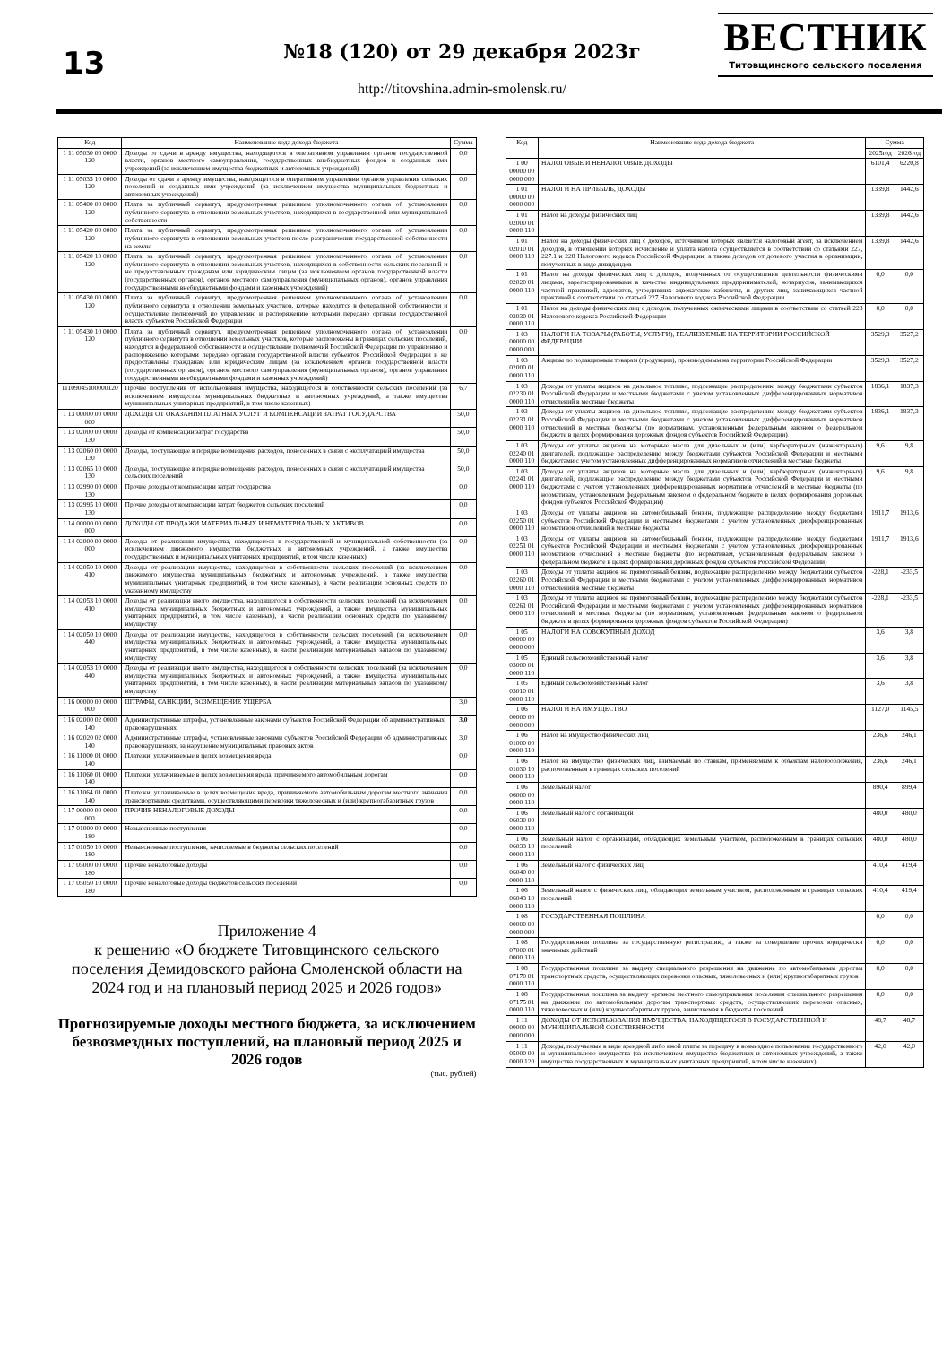13
№18 (120) от 29 декабря 2023г
http://titovshina.admin-smolensk.ru/
ВЕСТНИК
Титовщинского сельского поселения
| Код | Наименование кода дохода бюджета | Сумма |
| --- | --- | --- |
| 1 11 05030 00 0000 120 | Доходы от сдачи в аренду имущества, находящегося в оперативном управлении органов государственной власти, органов местного самоуправления, государственных внебюджетных фондов и созданных ими учреждений (за исключением имущества бюджетных и автономных учреждений) | 0,0 |
| 1 11 05035 10 0000 120 | Доходы от сдачи в аренду имущества, находящегося в оперативном управлении органов управления сельских поселений и созданных ими учреждений (за исключением имущества муниципальных бюджетных и автономных учреждений) | 0,0 |
| 1 11 05400 00 0000 120 | Плата за публичный сервитут, предусмотренная решением уполномоченного органа об установлении публичного сервитута в отношении земельных участков, находящихся в государственной или муниципальной собственности | 0,0 |
| 1 11 05420 00 0000 120 | Плата за публичный сервитут, предусмотренная решением уполномоченного органа об установлении публичного сервитута в отношении земельных участков после разграничения государственной собственности на землю | 0,0 |
| 1 11 05420 10 0000 120 | Плата за публичный сервитут, предусмотренная решением уполномоченного органа об установлении публичного сервитута в отношении земельных участков, находящихся в собственности сельских поселений и не предоставленных гражданам или юридическим лицам (за исключением органов государственной власти (государственных органов), органов местного самоуправления (муниципальных органов), органов управления государственными внебюджетными фондами и казенных учреждений) | 0,0 |
| 1 11 05430 00 0000 120 | Плата за публичный сервитут, предусмотренная решением уполномоченного органа об установлении публичного сервитута в отношении земельных участков, которые находятся в федеральной собственности и осуществление полномочий по управлению и распоряжению которыми передано органам государственной власти субъектов Российской Федерации | 0,0 |
| 1 11 05430 10 0000 120 | Плата за публичный сервитут, предусмотренная решением уполномоченного органа об установлении публичного сервитута в отношении земельных участков, которые расположены в границах сельских поселений, находятся в федеральной собственности и осуществление полномочий Российской Федерации по управлению и распоряжению которыми передано органам государственной власти субъектов Российской Федерации и не предоставлены гражданам или юридическим лицам (за исключением органов государственной власти (государственных органов), органов местного самоуправления (муниципальных органов), органов управления государственными внебюджетными фондами и казенных учреждений) | 0,0 |
| 11109045100000120 | Прочие поступления от использования имущества, находящегося в собственности сельских поселений (за исключением имущества муниципальных бюджетных и автономных учреждений, а также имущества муниципальных унитарных предприятий, в том числе казенных) | 6,7 |
| 1 13 00000 00 0000 000 | ДОХОДЫ ОТ ОКАЗАНИЯ ПЛАТНЫХ УСЛУГ И КОМПЕНСАЦИИ ЗАТРАТ ГОСУДАРСТВА | 50,0 |
| 1 13 02000 00 0000 130 | Доходы от компенсации затрат государства | 50,0 |
| 1 13 02060 00 0000 130 | Доходы, поступающие в порядке возмещения расходов, понесенных в связи с эксплуатацией имущества | 50,0 |
| 1 13 02065 10 0000 130 | Доходы, поступающие в порядке возмещения расходов, понесенных в связи с эксплуатацией имущества сельских поселений | 50,0 |
| 1 13 02990 00 0000 130 | Прочие доходы от компенсации затрат государства | 0,0 |
| 1 13 02995 10 0000 130 | Прочие доходы от компенсации затрат бюджетов сельских поселений | 0,0 |
| 1 14 00000 00 0000 000 | ДОХОДЫ ОТ ПРОДАЖИ МАТЕРИАЛЬНЫХ И НЕМАТЕРИАЛЬНЫХ АКТИВОВ | 0,0 |
| 1 14 02000 00 0000 000 | Доходы от реализации имущества, находящегося в государственной и муниципальной собственности (за исключением движимого имущества бюджетных и автономных учреждений, а также имущества государственных и муниципальных унитарных предприятий, в том числе казенных) | 0,0 |
| 1 14 02050 10 0000 410 | Доходы от реализации имущества, находящегося в собственности сельских поселений (за исключением движимого имущества муниципальных бюджетных и автономных учреждений, а также имущества муниципальных унитарных предприятий, в том числе казенных), в части реализации основных средств по указанному имуществу | 0,0 |
| 1 14 02053 10 0000 410 | Доходы от реализации иного имущества, находящегося в собственности сельских поселений (за исключением имущества муниципальных бюджетных и автономных учреждений, а также имущества муниципальных унитарных предприятий, в том числе казенных), в части реализации основных средств по указанному имуществу | 0,0 |
| 1 14 02050 10 0000 440 | Доходы от реализации имущества, находящегося в собственности сельских поселений (за исключением имущества муниципальных бюджетных и автономных учреждений, а также имущества муниципальных унитарных предприятий, в том числе казенных), в части реализации материальных запасов по указанному имуществу | 0,0 |
| 1 14 02053 10 0000 440 | Доходы от реализации иного имущества, находящегося в собственности сельских поселений (за исключением имущества муниципальных бюджетных и автономных учреждений, а также имущества муниципальных унитарных предприятий, в том числе казенных), в части реализации материальных запасов по указанному имуществу | 0,0 |
| 1 16 00000 00 0000 000 | ШТРАФЫ, САНКЦИИ, ВОЗМЕЩЕНИЕ УЩЕРБА | 3,0 |
| 1 16 02000 02 0000 140 | Административные штрафы, установленные законами субъектов Российской Федерации об административных правонарушениях | 3,0 |
| 1 16 02020 02 0000 140 | Административные штрафы, установленные законами субъектов Российской Федерации об административных правонарушениях, за нарушение муниципальных правовых актов | 3,0 |
| 1 16 11000 01 0000 140 | Платежи, уплачиваемые в целях возмещения вреда | 0,0 |
| 1 16 11060 01 0000 140 | Платежи, уплачиваемые в целях возмещения вреда, причиняемого автомобильным дорогам | 0,0 |
| 1 16 11064 01 0000 140 | Платежи, уплачиваемые в целях возмещения вреда, причиняемого автомобильным дорогам местного значения транспортными средствами, осуществляющими перевозки тяжеловесных и (или) крупногабаритных грузов | 0,0 |
| 1 17 00000 00 0000 000 | ПРОЧИЕ НЕНАЛОГОВЫЕ ДОХОДЫ | 0,0 |
| 1 17 01000 00 0000 180 | Невыясненные поступления | 0,0 |
| 1 17 01050 10 0000 180 | Невыясненные поступления, зачисляемые в бюджеты сельских поселений | 0,0 |
| 1 17 05000 00 0000 180 | Прочие неналоговые доходы | 0,0 |
| 1 17 05050 10 0000 180 | Прочие неналоговые доходы бюджетов сельских поселений | 0,0 |
Приложение 4
к решению «О бюджете Титовщинского сельского поселения Демидовского района Смоленской области на 2024 год и на плановый период 2025 и 2026 годов»
Прогнозируемые доходы местного бюджета, за исключением безвозмездных поступлений, на плановый период 2025 и 2026 годов
(тыс. рублей)
| Код | Наименование кода дохода бюджета | Сумма | |
| --- | --- | --- | --- |
| | | 2025год | 2026год |
| 1 00 00000 00 0000 000 | НАЛОГОВЫЕ И НЕНАЛОГОВЫЕ ДОХОДЫ | 6101,4 | 6220,8 |
| 1 01 00000 00 0000 000 | НАЛОГИ НА ПРИБЫЛЬ, ДОХОДЫ | 1339,8 | 1442,6 |
| 1 01 02000 01 0000 110 | Налог на доходы физических лиц | 1339,8 | 1442,6 |
| 1 01 02010 01 0000 110 | Налог на доходы физических лиц с доходов, источником которых является налоговый агент, за исключением доходов, в отношении которых исчисление и уплата налога осуществляется в соответствии со статьями 227, 227.1 и 228 Налогового кодекса Российской Федерации, а также доходов от долевого участия в организации, полученных в виде дивидендов | 1339,8 | 1442,6 |
| 1 01 02020 01 0000 110 | Налог на доходы физических лиц с доходов, полученных от осуществления деятельности физическими лицами, зарегистрированными в качестве индивидуальных предпринимателей, нотариусов, занимающихся частной практикой, адвокатов, учредивших адвокатские кабинеты, и других лиц, занимающихся частной практикой в соответствии со статьей 227 Налогового кодекса Российской Федерации | 0,0 | 0,0 |
| 1 01 02030 01 0000 110 | Налог на доходы физических лиц с доходов, полученных физическими лицами в соответствии со статьей 228 Налогового кодекса Российской Федерации | 0,0 | 0,0 |
| 1 03 00000 00 0000 000 | НАЛОГИ НА ТОВАРЫ (РАБОТЫ, УСЛУГИ), РЕАЛИЗУЕМЫЕ НА ТЕРРИТОРИИ РОССИЙСКОЙ ФЕДЕРАЦИИ | 3529,3 | 3527,2 |
| 1 03 02000 01 0000 110 | Акцизы по подакцизным товарам (продукции), производимым на территории Российской Федерации | 3529,3 | 3527,2 |
| 1 03 02230 01 0000 110 | Доходы от уплаты акцизов на дизельное топливо, подлежащие распределению между бюджетами субъектов Российской Федерации и местными бюджетами с учетом установленных дифференцированных нормативов отчислений в местные бюджеты | 1836,1 | 1837,3 |
| 1 03 02231 01 0000 110 | Доходы от уплаты акцизов на дизельное топливо, подлежащие распределению между бюджетами субъектов Российской Федерации и местными бюджетами с учетом установленных дифференцированных нормативов отчислений в местные бюджеты (по нормативам, установленным федеральным законом о федеральном бюджете в целях формирования дорожных фондов субъектов Российской Федерации) | 1836,1 | 1837,3 |
| 1 03 02240 01 0000 110 | Доходы от уплаты акцизов на моторные масла для дизельных и (или) карбюраторных (инжекторных) двигателей, подлежащие распределению между бюджетами субъектов Российской Федерации и местными бюджетами с учетом установленных дифференцированных нормативов отчислений в местные бюджеты | 9,6 | 9,8 |
| 1 03 02241 01 0000 110 | Доходы от уплаты акцизов на моторные масла для дизельных и (или) карбюраторных (инжекторных) двигателей, подлежащие распределению между бюджетами субъектов Российской Федерации и местными бюджетами с учетом установленных дифференцированных нормативов отчислений в местные бюджеты (по нормативам, установленным федеральным законом о федеральном бюджете в целях формирования дорожных фондов субъектов Российской Федерации) | 9,6 | 9,8 |
| 1 03 02250 01 0000 110 | Доходы от уплаты акцизов на автомобильный бензин, подлежащие распределению между бюджетами субъектов Российской Федерации и местными бюджетами с учетом установленных дифференцированных нормативов отчислений в местные бюджеты | 1911,7 | 1913,6 |
| 1 03 02251 01 0000 110 | Доходы от уплаты акцизов на автомобильный бензин, подлежащие распределению между бюджетами субъектов Российской Федерации и местными бюджетами с учетом установленных дифференцированных нормативов отчислений в местные бюджеты (по нормативам, установленным федеральным законом о федеральном бюджете в целях формирования дорожных фондов субъектов Российской Федерации) | 1911,7 | 1913,6 |
| 1 03 02260 01 0000 110 | Доходы от уплаты акцизов на прямогонный бензин, подлежащие распределению между бюджетами субъектов Российской Федерации и местными бюджетами с учетом установленных дифференцированных нормативов отчислений в местные бюджеты | -228,1 | -233,5 |
| 1 03 02261 01 0000 110 | Доходы от уплаты акцизов на прямогонный бензин, подлежащие распределению между бюджетами субъектов Российской Федерации и местными бюджетами с учетом установленных дифференцированных нормативов отчислений в местные бюджеты (по нормативам, установленным федеральным законом о федеральном бюджете в целях формирования дорожных фондов субъектов Российской Федерации) | -228,1 | -233,5 |
| 1 05 00000 00 0000 000 | НАЛОГИ НА СОВОКУПНЫЙ ДОХОД | 3,6 | 3,8 |
| 1 05 03000 01 0000 110 | Единый сельскохозяйственный налог | 3,6 | 3,8 |
| 1 05 03010 01 0000 110 | Единый сельскохозяйственный налог | 3,6 | 3,8 |
| 1 06 00000 00 0000 000 | НАЛОГИ НА ИМУЩЕСТВО | 1127,0 | 1145,5 |
| 1 06 01000 00 0000 110 | Налог на имущество физических лиц | 236,6 | 246,1 |
| 1 06 01030 10 0000 110 | Налог на имущество физических лиц, взимаемый по ставкам, применяемым к объектам налогообложения, расположенным в границах сельских поселений | 236,6 | 246,1 |
| 1 06 06000 00 0000 110 | Земельный налог | 890,4 | 899,4 |
| 1 06 06030 00 0000 110 | Земельный налог с организаций | 480,0 | 480,0 |
| 1 06 06033 10 0000 110 | Земельный налог с организаций, обладающих земельным участком, расположенным в границах сельских поселений | 480,0 | 480,0 |
| 1 06 06040 00 0000 110 | Земельный налог с физических лиц | 410,4 | 419,4 |
| 1 06 06043 10 0000 110 | Земельный налог с физических лиц, обладающих земельным участком, расположенным в границах сельских поселений | 410,4 | 419,4 |
| 1 08 00000 00 0000 000 | ГОСУДАРСТВЕННАЯ ПОШЛИНА | 0,0 | 0,0 |
| 1 08 07000 01 0000 110 | Государственная пошлина за государственную регистрацию, а также за совершение прочих юридически значимых действий | 0,0 | 0,0 |
| 1 08 07170 01 0000 110 | Государственная пошлина за выдачу специального разрешения на движение по автомобильным дорогам транспортных средств, осуществляющих перевозки опасных, тяжеловесных и (или) крупногабаритных грузов | 0,0 | 0,0 |
| 1 08 07175 01 0000 110 | Государственная пошлина за выдачу органом местного самоуправления поселения специального разрешения на движение по автомобильным дорогам транспортных средств, осуществляющих перевозки опасных, тяжеловесных и (или) крупногабаритных грузов, зачисляемая в бюджеты поселений | 0,0 | 0,0 |
| 1 11 00000 00 0000 000 | ДОХОДЫ ОТ ИСПОЛЬЗОВАНИЯ ИМУЩЕСТВА, НАХОДЯЩЕГОСЯ В ГОСУДАРСТВЕННОЙ И МУНИЦИПАЛЬНОЙ СОБСТВЕННОСТИ | 48,7 | 48,7 |
| 1 11 05000 00 0000 120 | Доходы, получаемые в виде арендной либо иной платы за передачу в возмездное пользование государственного и муниципального имущества (за исключением имущества бюджетных и автономных учреждений, а также имущества государственных и муниципальных унитарных предприятий, в том числе казенных) | 42,0 | 42,0 |